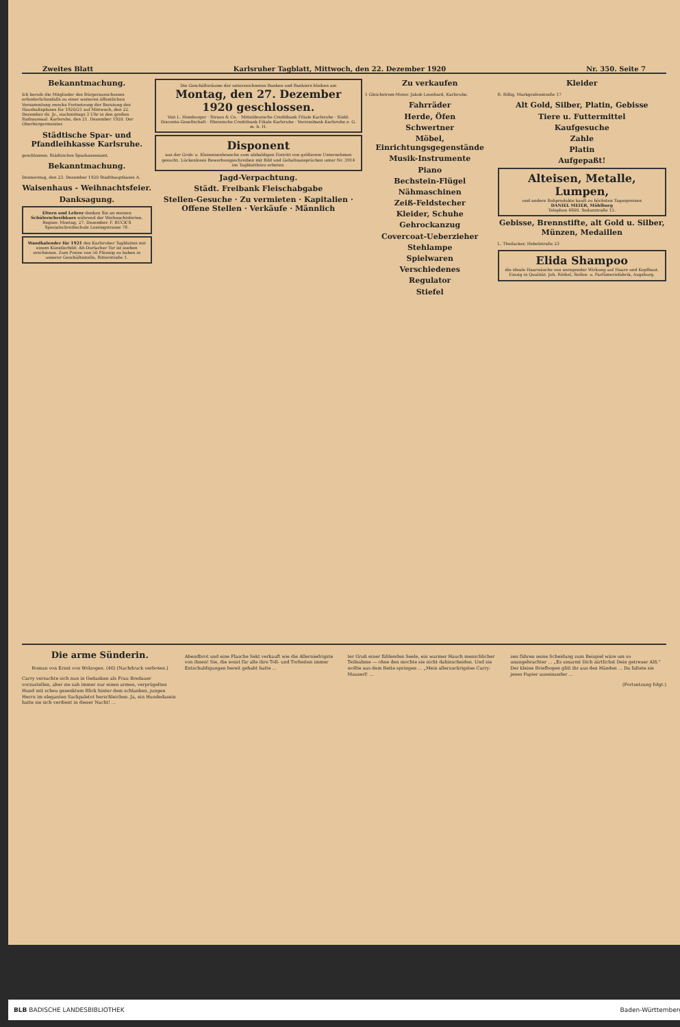Zweites Blatt Karlsruher Tagblatt, Mittwoch, den 22. Dezember 1920 Nr. 350. Seite 7
Bekanntmachung.
Ich berufe die Mitglieder des Bürgerausschusses erforderlichenfalls zu einer weiteren öffentlichen Versammlung zwecks Fortsetzung der Beratung des Haushaltsplanes für 1920/21 auf Mittwoch, den 22. Dezember ds. Js., nachmittags 3 Uhr in den großen Rathaussaal. Karlsruhe, den 21. Dezember 1920. Der Oberbürgermeister.
Städtische Spar- und Pfandleihkasse Karlsruhe.
geschlossen. Städtisches Sparkassenamt.
Bekanntmachung.
Donnerstag, den 23. Dezember 1920 Stadthauptkasse A.
Waisenhaus - Weihnachtsfeier.
Danksagung.
Eltern und Lehrer denken Sie an meinen Schülerschreibkurs während der Weihnachtsferien. Beginn: Montag, 27. Dezember. F. BUCK'S Spezialschreibschule Lessingstrasse 78.
Wandkalender für 1921 des Karlsruher Tagblattes mit einem Künstlerbild: Alt-Durlacher Tor ist soeben erschienen. Zum Preise von 50 Pfennig zu haben in unserer Geschäftsstelle, Ritterstraße 1.
Die Geschäftsräume der unterzeichneten Banken und Bankiers bleiben am
Montag, den 27. Dezember 1920 geschlossen.
Veit L. Homburger · Straus & Co. · Mitteldeutsche Creditbank Filiale Karlsruhe · Südd. Disconto-Gesellschaft · Rheinische Creditbank Filiale Karlsruhe · Vereinsbank Karlsruhe e. G. m. b. H.
Disponent
aus der Grob- u. Kleineisenbranche zum alsbaldigen Eintritt von größerem Unternehmen gesucht. Lückenloses Bewerbungsschreiben mit Bild und Gehaltsansprüchen unter Nr. 3914 ins Tagblattbüro erbeten.
Jagd-Verpachtung.
Städt. Freibank Fleischabgabe
Stellen-Gesuche · Zu vermieten · Kapitalien · Offene Stellen · Verkäufe · Männlich
Zu verkaufen
1 Gleichstrom-Motor. Jakob Leonhard, Karlsruhe.
Fahrräder
Herde, Öfen
Schwertner
Möbel, Einrichtungsgegenstände
Musik-Instrumente
Piano
Bechstein-Flügel
Nähmaschinen
Zeiß-Feldstecher
Kleider, Schuhe
Gehrockanzug
Covercoat-Ueberzieher
Stehlampe
Spielwaren
Verschiedenes
Regulator
Stiefel
Kleider
R. Billig, Markgrafenstraße 17
Alt Gold, Silber, Platin, Gebisse
Tiere u. Futtermittel
Kaufgesuche
Zahle
Platin
Aufgepaßt!
Alteisen, Metalle, Lumpen,
und andere Rohprodukte kauft zu höchsten Tagespreisen
DANIEL MEIER, Mühlburg
Telephon 4800. Sedanstraße 15.
Gebisse, Brennstifte, alt Gold u. Silber, Münzen, Medaillen
L. Theilacker, Hebelstraße 23
Elida Shampoo
die ideale Haarwäsche von anregender Wirkung auf Haare und Kopfhaut. Einzig in Qualität. Joh. Röthel, Seifen- u. Parfümeriefabrik, Augsburg.
Die arme Sünderin.
Roman von Ernst von Wolzogen. (40) (Nachdruck verboten.)
Carry versuchte sich nun in Gedanken als Frau Bredauer vorzustellen, aber sie sah immer nur einen armen, verprügelten Hund mit scheu gesenktem Blick hinter dem schlanken, jungen Herrn im eleganten Sackpaletot herschleichen. Ja, ein Hundedasein hatte sie sich verdient in dieser Nacht! ...
Abendbrot und eine Flasche Sekt verkauft wie die Allerniedrigste von ihnen! Sie, die sonst für alle ihre Toll- und Torheiten immer Entschuldigungen bereit gehabt hatte ...
ter Gruß einer fühlenden Seele, ein warmer Hauch menschlicher Teilnahme — ohne den mochte sie nicht dahinscheiden. Und sie wollte aus dem Bette springen ... „Mein allerzuckrigstes Carry-Mauserl! ...
zen führen seine Scheidung zum Beispiel wäre um so unangebrachter ... „Es umarmt Dich zärtlichst Dein getreuer Alfi." Der kleine Briefbogen glitt ihr aus den Händen ... Da faltete sie jenes Papier auseinander ...
(Fortsetzung folgt.)
BLB BADISCHE LANDESBIBLIOTHEK Baden-Württemberg